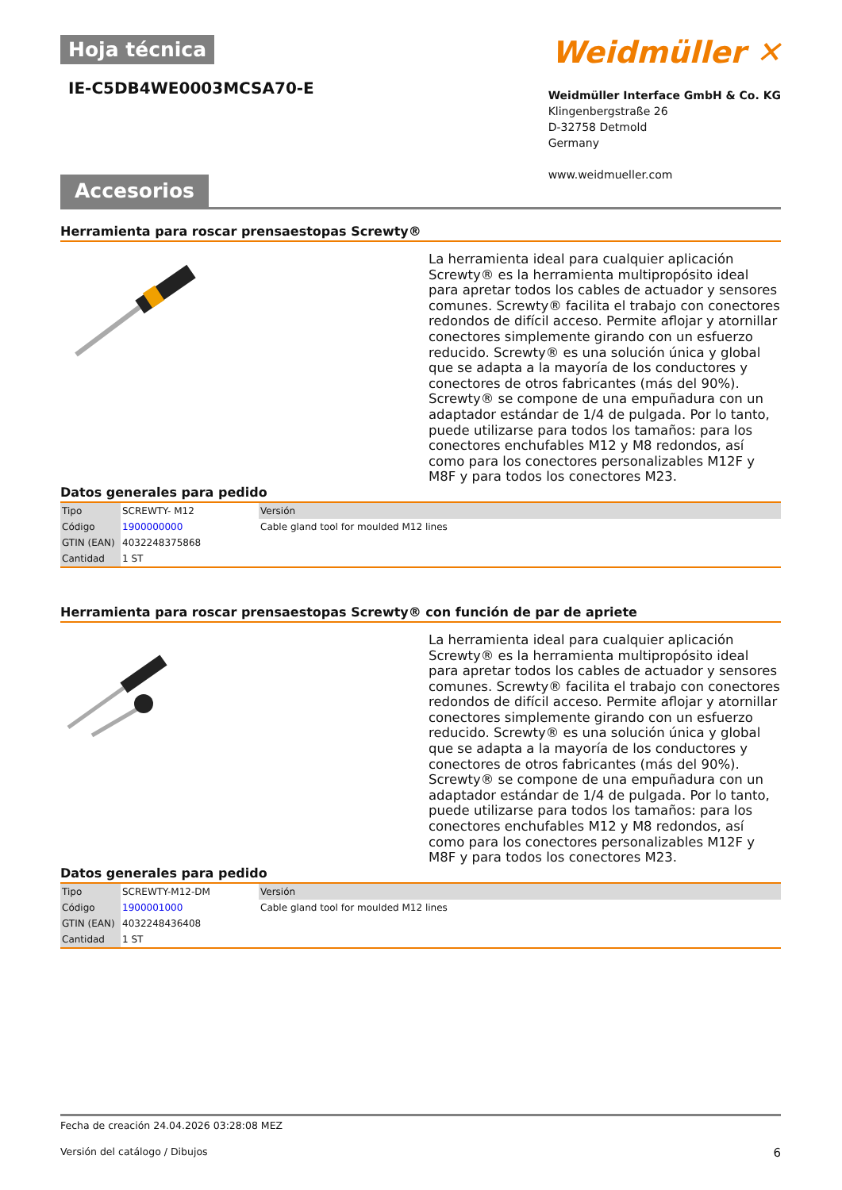Hoja técnica
IE-C5DB4WE0003MCSA70-E
Weidmüller ✕
Weidmüller Interface GmbH & Co. KG
Klingenbergstraße 26
D-32758 Detmold
Germany
www.weidmueller.com
Accesorios
Herramienta para roscar prensaestopas Screwty®
La herramienta ideal para cualquier aplicación Screwty® es la herramienta multipropósito ideal para apretar todos los cables de actuador y sensores comunes. Screwty® facilita el trabajo con conectores redondos de difícil acceso. Permite aflojar y atornillar conectores simplemente girando con un esfuerzo reducido. Screwty® es una solución única y global que se adapta a la mayoría de los conductores y conectores de otros fabricantes (más del 90%). Screwty® se compone de una empuñadura con un adaptador estándar de 1/4 de pulgada. Por lo tanto, puede utilizarse para todos los tamaños: para los conectores enchufables M12 y M8 redondos, así como para los conectores personalizables M12F y M8F y para todos los conectores M23.
Datos generales para pedido
| Tipo | SCREWTY- M12 | Versión |
| Código | 1900000000 | Cable gland tool for moulded M12 lines |
| GTIN (EAN) | 4032248375868 | |
| Cantidad | 1 ST | |
Herramienta para roscar prensaestopas Screwty® con función de par de apriete
La herramienta ideal para cualquier aplicación Screwty® es la herramienta multipropósito ideal para apretar todos los cables de actuador y sensores comunes. Screwty® facilita el trabajo con conectores redondos de difícil acceso. Permite aflojar y atornillar conectores simplemente girando con un esfuerzo reducido. Screwty® es una solución única y global que se adapta a la mayoría de los conductores y conectores de otros fabricantes (más del 90%). Screwty® se compone de una empuñadura con un adaptador estándar de 1/4 de pulgada. Por lo tanto, puede utilizarse para todos los tamaños: para los conectores enchufables M12 y M8 redondos, así como para los conectores personalizables M12F y M8F y para todos los conectores M23.
Datos generales para pedido
| Tipo | SCREWTY-M12-DM | Versión |
| Código | 1900001000 | Cable gland tool for moulded M12 lines |
| GTIN (EAN) | 4032248436408 | |
| Cantidad | 1 ST | |
Fecha de creación 24.04.2026 03:28:08 MEZ
Versión del catálogo / Dibujos 6